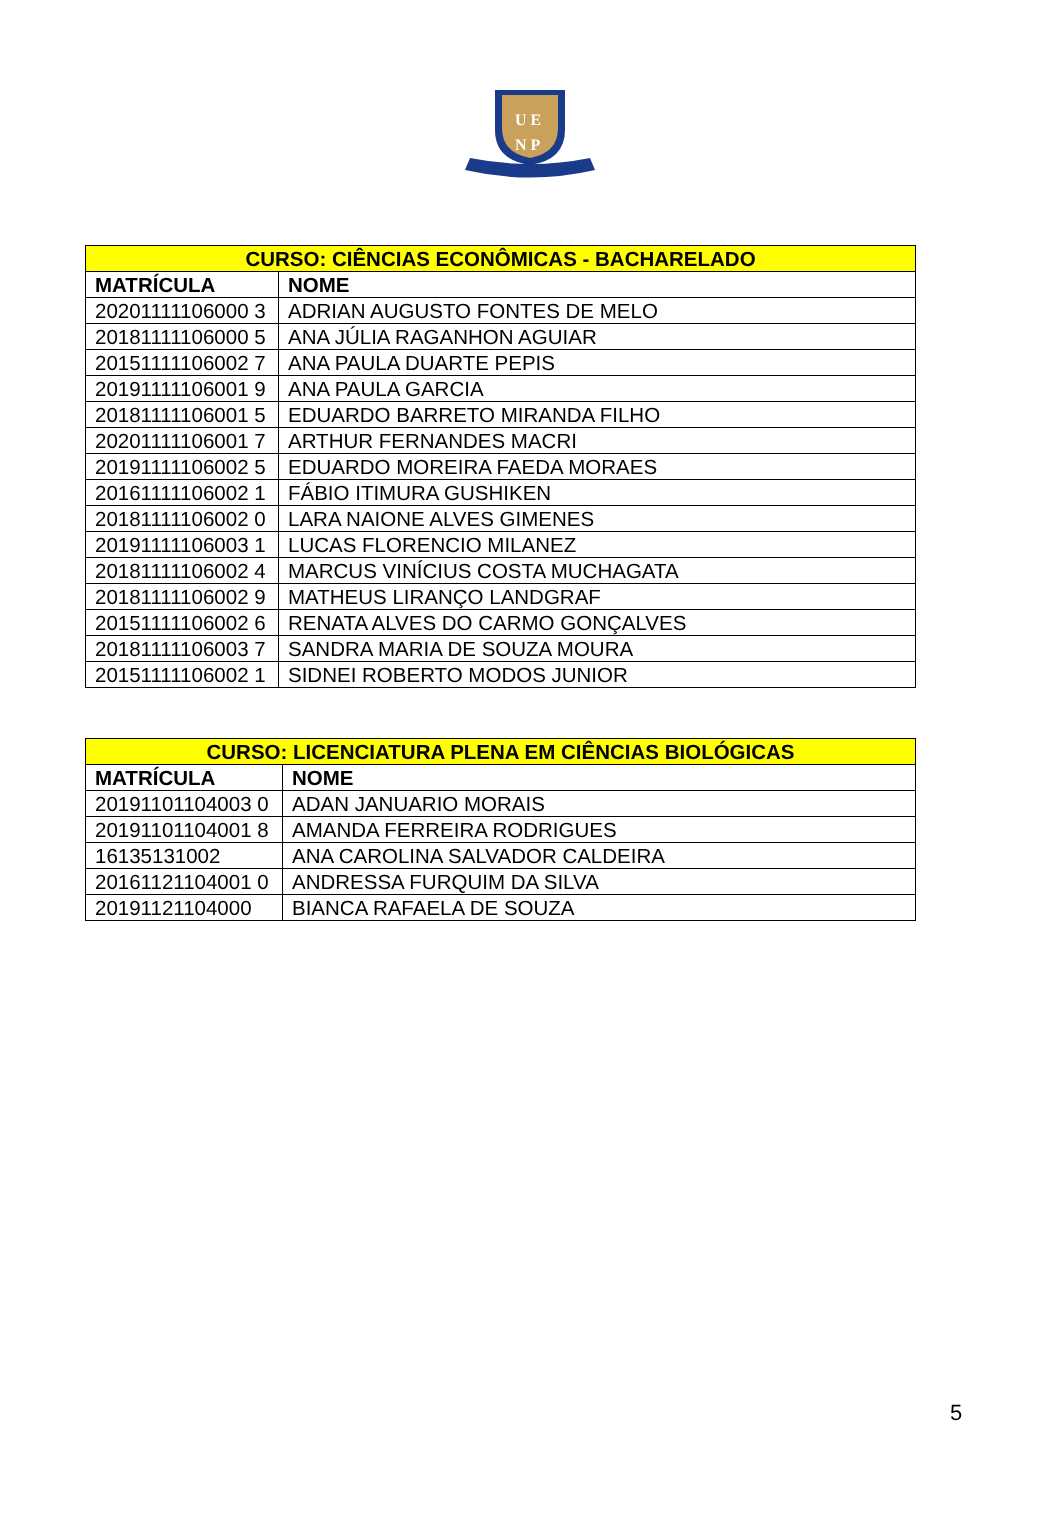U E
N P
| CURSO: CIÊNCIAS ECONÔMICAS - BACHARELADO | |
| --- | --- |
| MATRÍCULA | NOME |
| 20201111106000 3 | ADRIAN AUGUSTO FONTES DE MELO |
| 20181111106000 5 | ANA JÚLIA RAGANHON AGUIAR |
| 20151111106002 7 | ANA PAULA DUARTE PEPIS |
| 20191111106001 9 | ANA PAULA GARCIA |
| 20181111106001 5 | EDUARDO BARRETO MIRANDA FILHO |
| 20201111106001 7 | ARTHUR FERNANDES MACRI |
| 20191111106002 5 | EDUARDO MOREIRA FAEDA MORAES |
| 20161111106002 1 | FÁBIO ITIMURA GUSHIKEN |
| 20181111106002 0 | LARA NAIONE ALVES GIMENES |
| 20191111106003 1 | LUCAS FLORENCIO MILANEZ |
| 20181111106002 4 | MARCUS VINÍCIUS COSTA MUCHAGATA |
| 20181111106002 9 | MATHEUS LIRANÇO LANDGRAF |
| 20151111106002 6 | RENATA ALVES DO CARMO GONÇALVES |
| 20181111106003 7 | SANDRA MARIA DE SOUZA MOURA |
| 20151111106002 1 | SIDNEI ROBERTO MODOS JUNIOR |
| CURSO: LICENCIATURA PLENA EM CIÊNCIAS BIOLÓGICAS | |
| --- | --- |
| MATRÍCULA | NOME |
| 20191101104003 0 | ADAN JANUARIO MORAIS |
| 20191101104001 8 | AMANDA FERREIRA RODRIGUES |
| 16135131002 | ANA CAROLINA SALVADOR CALDEIRA |
| 20161121104001 0 | ANDRESSA FURQUIM DA SILVA |
| 20191121104000 | BIANCA RAFAELA DE SOUZA |
5